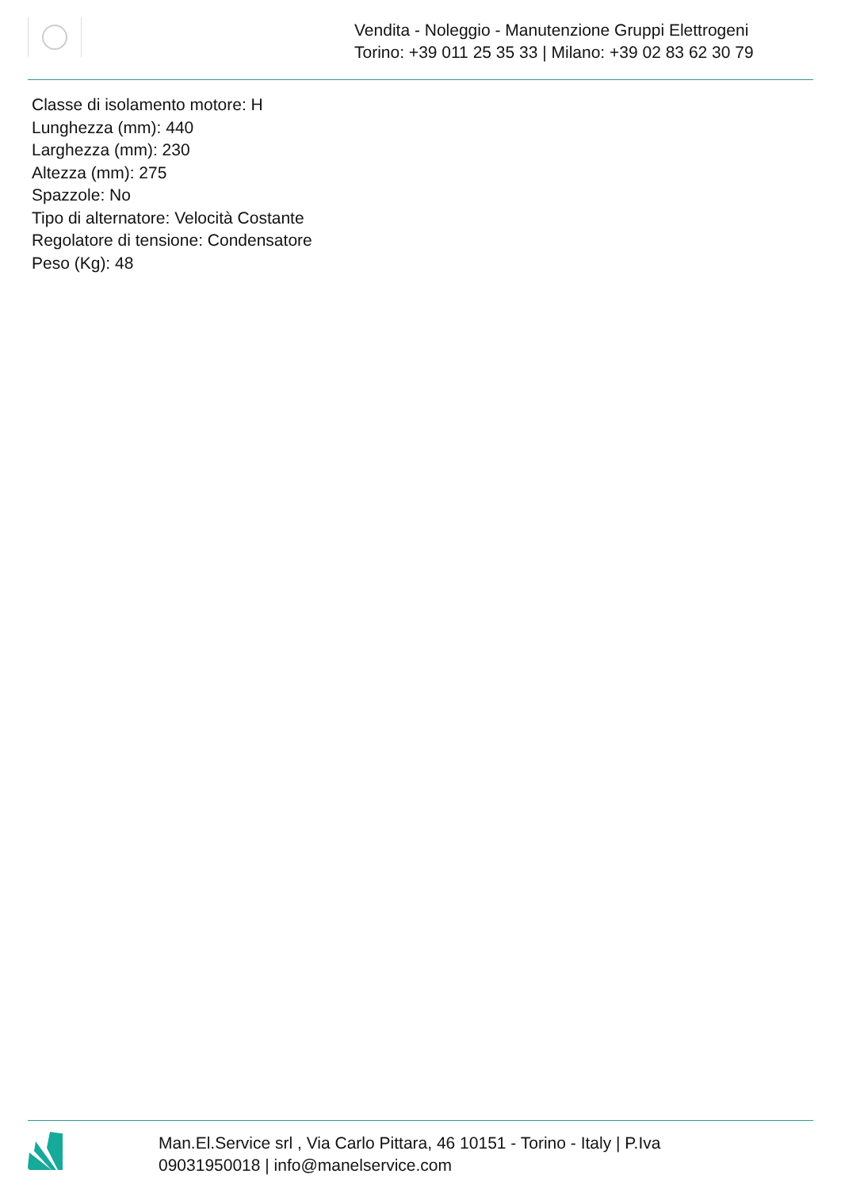Vendita - Noleggio - Manutenzione Gruppi Elettrogeni
Torino: +39 011 25 35 33 | Milano: +39 02 83 62 30 79
Classe di isolamento motore: H
Lunghezza (mm): 440
Larghezza (mm): 230
Altezza (mm): 275
Spazzole: No
Tipo di alternatore: Velocità Costante
Regolatore di tensione: Condensatore
Peso (Kg): 48
Man.El.Service srl , Via Carlo Pittara, 46 10151 - Torino - Italy | P.Iva 09031950018 | info@manelservice.com